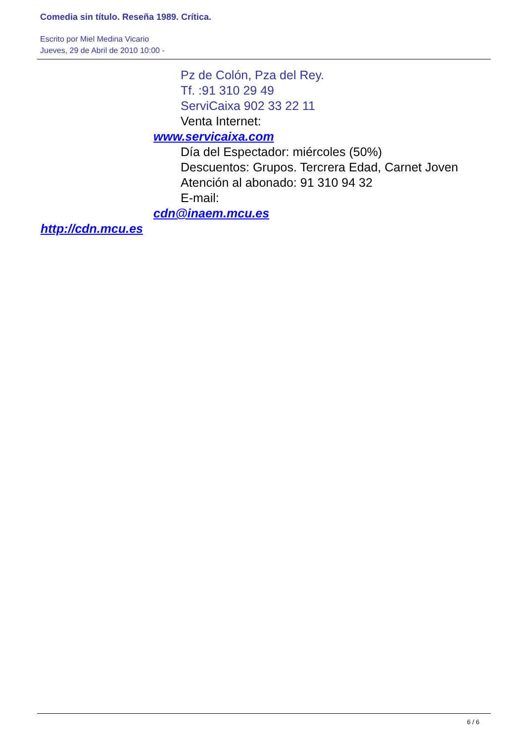Comedia sin título. Reseña 1989. Crítica.
Escrito por Miel Medina Vicario
Jueves, 29 de Abril de 2010 10:00 -
Pz de Colón, Pza del Rey.
Tf. :91 310 29 49
ServiCaixa 902 33 22 11
Venta Internet:
www.servicaixa.com
Día del Espectador: miércoles (50%)
Descuentos: Grupos. Tercrera Edad, Carnet Joven
Atención al abonado: 91 310 94 32
E-mail:
cdn@inaem.mcu.es
http://cdn.mcu.es
6 / 6